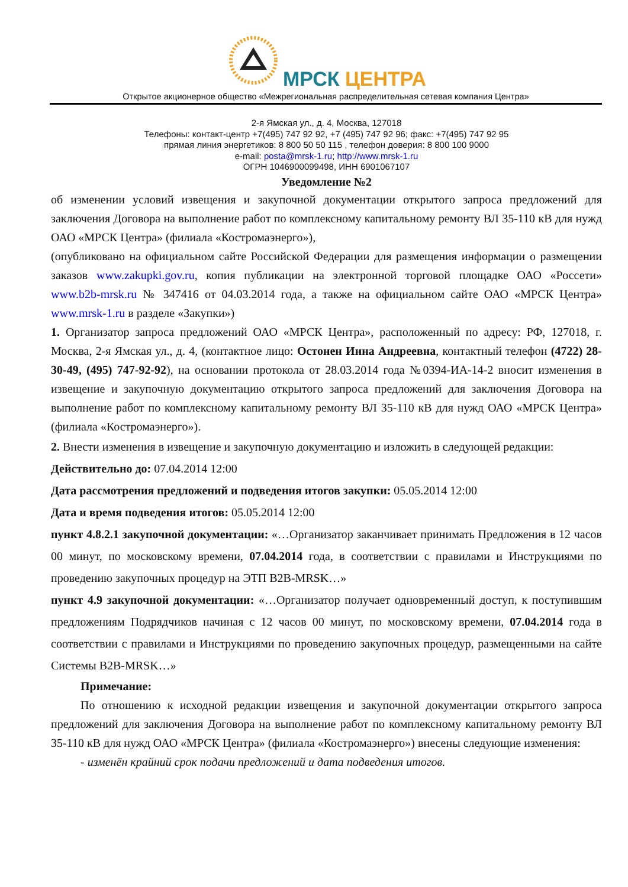МРСК ЦЕНТРА
Открытое акционерное общество «Межрегиональная распределительная сетевая компания Центра»
2-я Ямская ул., д. 4, Москва, 127018
Телефоны: контакт-центр +7(495) 747 92 92, +7 (495) 747 92 96; факс: +7(495) 747 92 95
прямая линия энергетиков: 8 800 50 50 115 , телефон доверия: 8 800 100 9000
e-mail: posta@mrsk-1.ru; http://www.mrsk-1.ru
ОГРН 1046900099498, ИНН 6901067107
Уведомление №2
об изменении условий извещения и закупочной документации открытого запроса предложений для заключения Договора на выполнение работ по комплексному капитальному ремонту ВЛ 35-110 кВ для нужд ОАО «МРСК Центра» (филиала «Костромаэнерго»),
(опубликовано на официальном сайте Российской Федерации для размещения информации о размещении заказов www.zakupki.gov.ru, копия публикации на электронной торговой площадке ОАО «Россети» www.b2b-mrsk.ru № 347416 от 04.03.2014 года, а также на официальном сайте ОАО «МРСК Центра» www.mrsk-1.ru в разделе «Закупки»)
1. Организатор запроса предложений ОАО «МРСК Центра», расположенный по адресу: РФ, 127018, г. Москва, 2-я Ямская ул., д. 4, (контактное лицо: Остонен Инна Андреевна, контактный телефон (4722) 28-30-49, (495) 747-92-92), на основании протокола от 28.03.2014 года №0394-ИА-14-2 вносит изменения в извещение и закупочную документацию открытого запроса предложений для заключения Договора на выполнение работ по комплексному капитальному ремонту ВЛ 35-110 кВ для нужд ОАО «МРСК Центра» (филиала «Костромаэнерго»).
2. Внести изменения в извещение и закупочную документацию и изложить в следующей редакции:
Действительно до: 07.04.2014 12:00
Дата рассмотрения предложений и подведения итогов закупки: 05.05.2014 12:00
Дата и время подведения итогов: 05.05.2014 12:00
пункт 4.8.2.1 закупочной документации: «…Организатор заканчивает принимать Предложения в 12 часов 00 минут, по московскому времени, 07.04.2014 года, в соответствии с правилами и Инструкциями по проведению закупочных процедур на ЭТП B2B-MRSK…»
пункт 4.9 закупочной документации: «…Организатор получает одновременный доступ, к поступившим предложениям Подрядчиков начиная с 12 часов 00 минут, по московскому времени, 07.04.2014 года в соответствии с правилами и Инструкциями по проведению закупочных процедур, размещенными на сайте Системы B2B-MRSK…»
Примечание:
По отношению к исходной редакции извещения и закупочной документации открытого запроса предложений для заключения Договора на выполнение работ по комплексному капитальному ремонту ВЛ 35-110 кВ для нужд ОАО «МРСК Центра» (филиала «Костромаэнерго») внесены следующие изменения:
- изменён крайний срок подачи предложений и дата подведения итогов.